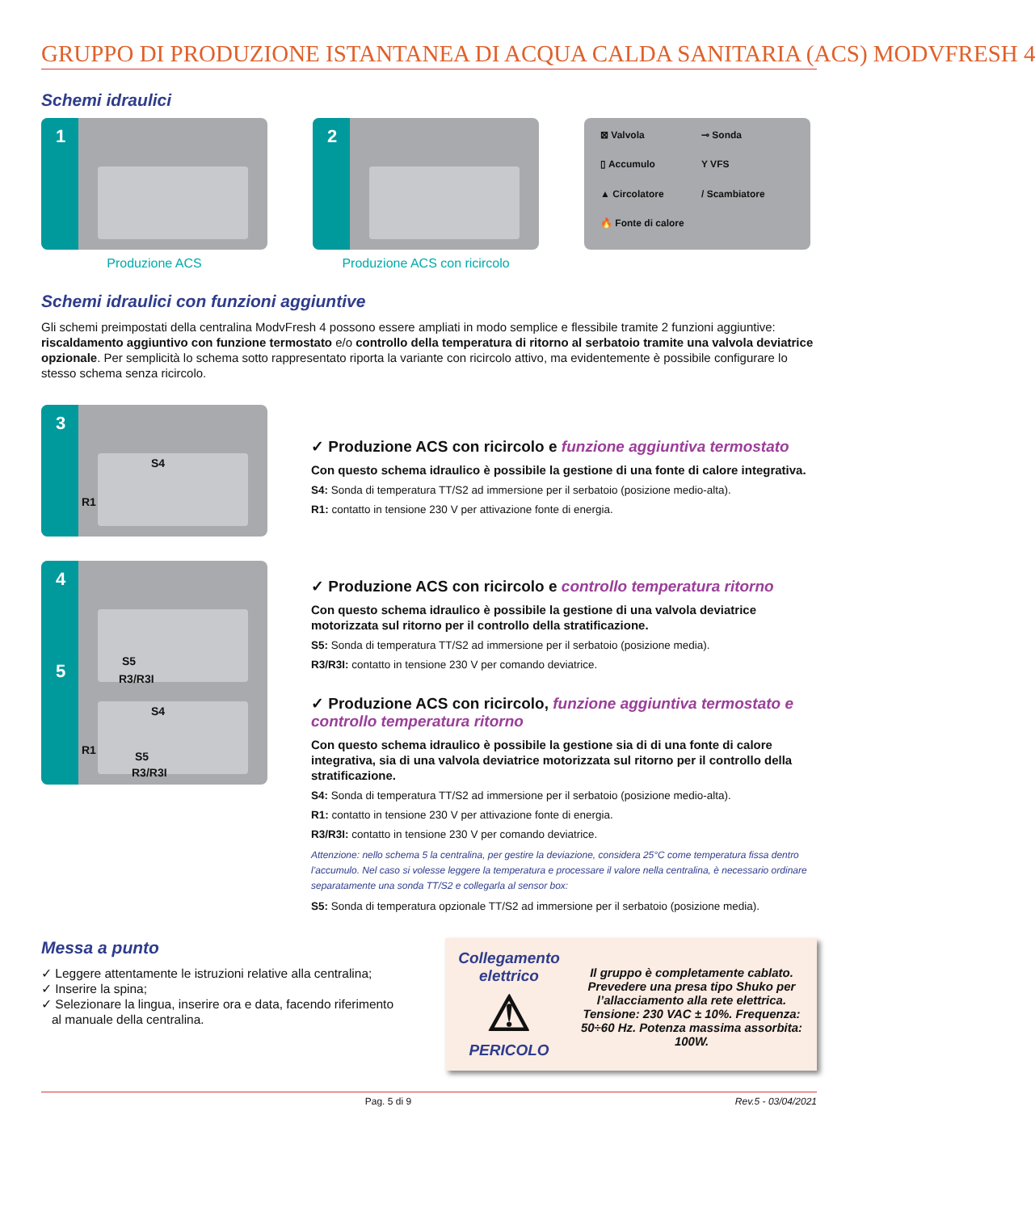GRUPPO DI PRODUZIONE ISTANTANEA DI ACQUA CALDA SANITARIA (ACS) MODVFRESH 4
Schemi idraulici
1
Produzione ACS
2
Produzione ACS con ricircolo
⊠ Valvola ⊸ Sonda ▯ Accumulo Y VFS ▲ Circolatore / Scambiatore 🔥 Fonte di calore
Schemi idraulici con funzioni aggiuntive
Gli schemi preimpostati della centralina ModvFresh 4 possono essere ampliati in modo semplice e flessibile tramite 2 funzioni aggiuntive: riscaldamento aggiuntivo con funzione termostato e/o controllo della temperatura di ritorno al serbatoio tramite una valvola deviatrice opzionale. Per semplicità lo schema sotto rappresentato riporta la variante con ricircolo attivo, ma evidentemente è possibile configurare lo stesso schema senza ricircolo.
3
S4
R1
✓ Produzione ACS con ricircolo e funzione aggiuntiva termostato
Con questo schema idraulico è possibile la gestione di una fonte di calore integrativa.
S4: Sonda di temperatura TT/S2 ad immersione per il serbatoio (posizione medio-alta).
R1: contatto in tensione 230 V per attivazione fonte di energia.
4
S5
R3/R3I
✓ Produzione ACS con ricircolo e controllo temperatura ritorno
Con questo schema idraulico è possibile la gestione di una valvola deviatrice motorizzata sul ritorno per il controllo della stratificazione.
S5: Sonda di temperatura TT/S2 ad immersione per il serbatoio (posizione media).
R3/R3I: contatto in tensione 230 V per comando deviatrice.
✓ Produzione ACS con ricircolo, funzione aggiuntiva termostato e controllo temperatura ritorno
Con questo schema idraulico è possibile la gestione sia di di una fonte di calore integrativa, sia di una valvola deviatrice motorizzata sul ritorno per il controllo della stratificazione.
S4: Sonda di temperatura TT/S2 ad immersione per il serbatoio (posizione medio-alta).
R1: contatto in tensione 230 V per attivazione fonte di energia.
R3/R3I: contatto in tensione 230 V per comando deviatrice.
Attenzione: nello schema 5 la centralina, per gestire la deviazione, considera 25°C come temperatura fissa dentro l’accumulo. Nel caso si volesse leggere la temperatura e processare il valore nella centralina, è necessario ordinare separatamente una sonda TT/S2 e collegarla al sensor box:
S5: Sonda di temperatura opzionale TT/S2 ad immersione per il serbatoio (posizione media).
5
S4
R1 S5
R3/R3I
Messa a punto
✓ Leggere attentamente le istruzioni relative alla centralina;
✓ Inserire la spina;
✓ Selezionare la lingua, inserire ora e data, facendo riferimento
al manuale della centralina.
Collegamento elettrico
⚠
PERICOLO
Il gruppo è completamente cablato. Prevedere una presa tipo Shuko per l’allacciamento alla rete elettrica. Tensione: 230 VAC ± 10%. Frequenza: 50÷60 Hz. Potenza massima assorbita: 100W.
Pag. 5 di 9 Rev.5 - 03/04/2021